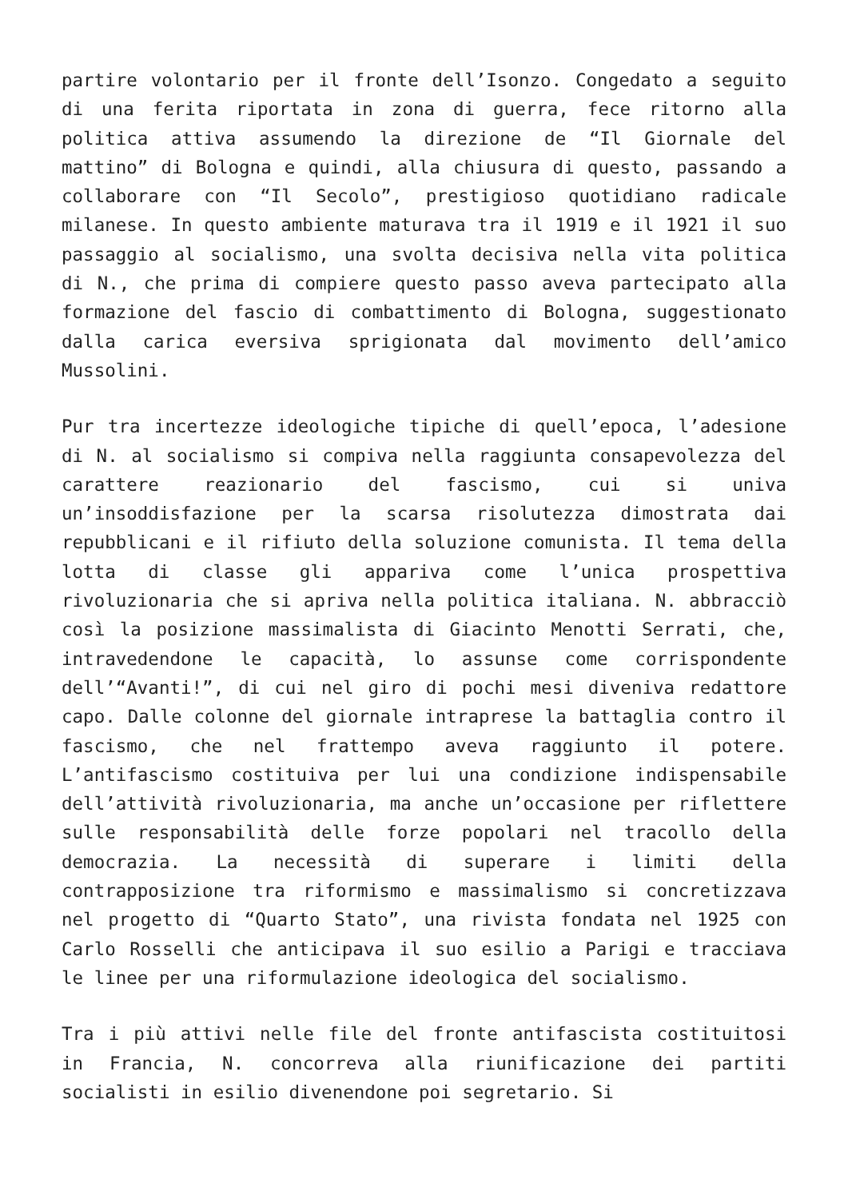partire volontario per il fronte dell’Isonzo. Congedato a seguito di una ferita riportata in zona di guerra, fece ritorno alla politica attiva assumendo la direzione de “Il Giornale del mattino” di Bologna e quindi, alla chiusura di questo, passando a collaborare con “Il Secolo”, prestigioso quotidiano radicale milanese. In questo ambiente maturava tra il 1919 e il 1921 il suo passaggio al socialismo, una svolta decisiva nella vita politica di N., che prima di compiere questo passo aveva partecipato alla formazione del fascio di combattimento di Bologna, suggestionato dalla carica eversiva sprigionata dal movimento dell’amico Mussolini.
Pur tra incertezze ideologiche tipiche di quell’epoca, l’adesione di N. al socialismo si compiva nella raggiunta consapevolezza del carattere reazionario del fascismo, cui si univa un’insoddisfazione per la scarsa risolutezza dimostrata dai repubblicani e il rifiuto della soluzione comunista. Il tema della lotta di classe gli appariva come l’unica prospettiva rivoluzionaria che si apriva nella politica italiana. N. abbracciò così la posizione massimalista di Giacinto Menotti Serrati, che, intravedendone le capacità, lo assunse come corrispondente dell’“Avanti!”, di cui nel giro di pochi mesi diveniva redattore capo. Dalle colonne del giornale intraprese la battaglia contro il fascismo, che nel frattempo aveva raggiunto il potere. L’antifascismo costituiva per lui una condizione indispensabile dell’attività rivoluzionaria, ma anche un’occasione per riflettere sulle responsabilità delle forze popolari nel tracollo della democrazia. La necessità di superare i limiti della contrapposizione tra riformismo e massimalismo si concretizzava nel progetto di “Quarto Stato”, una rivista fondata nel 1925 con Carlo Rosselli che anticipava il suo esilio a Parigi e tracciava le linee per una riformulazione ideologica del socialismo.
Tra i più attivi nelle file del fronte antifascista costituitosi in Francia, N. concorreva alla riunificazione dei partiti socialisti in esilio divenendone poi segretario. Si